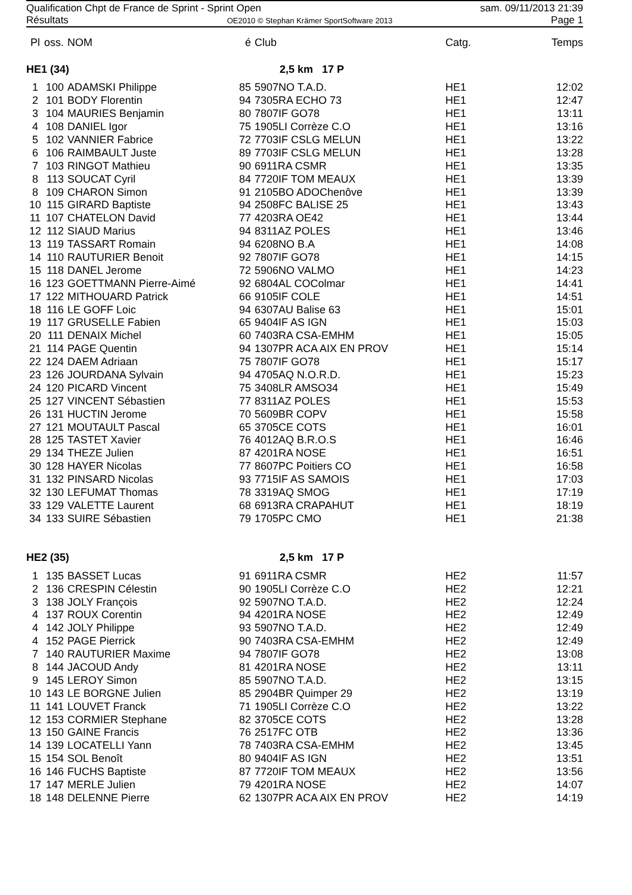Qualification Chpt de France de Sprint - Sprint Open sam. 09/11/2013 21:39
Résultats OE2010 © Stephan Krämer SportSoftware 2013 Page 1
| Pl | oss. | NOM | é | Club | Catg. | Temps |
| --- | --- | --- | --- | --- | --- | --- |
| HE1 (34) | | | 2,5 km 17 P | | | |
| 1 | 100 | ADAMSKI Philippe | 85 | 5907NO T.A.D. | HE1 | 12:02 |
| 2 | 101 | BODY Florentin | 94 | 7305RA ECHO 73 | HE1 | 12:47 |
| 3 | 104 | MAURIES Benjamin | 80 | 7807IF GO78 | HE1 | 13:11 |
| 4 | 108 | DANIEL Igor | 75 | 1905LI Corrèze C.O | HE1 | 13:16 |
| 5 | 102 | VANNIER Fabrice | 72 | 7703IF CSLG MELUN | HE1 | 13:22 |
| 6 | 106 | RAIMBAULT Juste | 89 | 7703IF CSLG MELUN | HE1 | 13:28 |
| 7 | 103 | RINGOT Mathieu | 90 | 6911RA CSMR | HE1 | 13:35 |
| 8 | 113 | SOUCAT Cyril | 84 | 7720IF TOM MEAUX | HE1 | 13:39 |
| 8 | 109 | CHARON Simon | 91 | 2105BO ADOChenôve | HE1 | 13:39 |
| 10 | 115 | GIRARD Baptiste | 94 | 2508FC BALISE 25 | HE1 | 13:43 |
| 11 | 107 | CHATELON David | 77 | 4203RA OE42 | HE1 | 13:44 |
| 12 | 112 | SIAUD Marius | 94 | 8311AZ POLES | HE1 | 13:46 |
| 13 | 119 | TASSART Romain | 94 | 6208NO B.A | HE1 | 14:08 |
| 14 | 110 | RAUTURIER Benoit | 92 | 7807IF GO78 | HE1 | 14:15 |
| 15 | 118 | DANEL Jerome | 72 | 5906NO VALMO | HE1 | 14:23 |
| 16 | 123 | GOETTMANN Pierre-Aimé | 92 | 6804AL COColmar | HE1 | 14:41 |
| 17 | 122 | MITHOUARD Patrick | 66 | 9105IF COLE | HE1 | 14:51 |
| 18 | 116 | LE GOFF Loic | 94 | 6307AU Balise 63 | HE1 | 15:01 |
| 19 | 117 | GRUSELLE Fabien | 65 | 9404IF AS IGN | HE1 | 15:03 |
| 20 | 111 | DENAIX Michel | 60 | 7403RA CSA-EMHM | HE1 | 15:05 |
| 21 | 114 | PAGE Quentin | 94 | 1307PR ACA AIX EN PROV | HE1 | 15:14 |
| 22 | 124 | DAEM Adriaan | 75 | 7807IF GO78 | HE1 | 15:17 |
| 23 | 126 | JOURDANA Sylvain | 94 | 4705AQ N.O.R.D. | HE1 | 15:23 |
| 24 | 120 | PICARD Vincent | 75 | 3408LR AMSO34 | HE1 | 15:49 |
| 25 | 127 | VINCENT Sébastien | 77 | 8311AZ POLES | HE1 | 15:53 |
| 26 | 131 | HUCTIN Jerome | 70 | 5609BR COPV | HE1 | 15:58 |
| 27 | 121 | MOUTAULT Pascal | 65 | 3705CE COTS | HE1 | 16:01 |
| 28 | 125 | TASTET Xavier | 76 | 4012AQ B.R.O.S | HE1 | 16:46 |
| 29 | 134 | THEZE Julien | 87 | 4201RA NOSE | HE1 | 16:51 |
| 30 | 128 | HAYER Nicolas | 77 | 8607PC Poitiers CO | HE1 | 16:58 |
| 31 | 132 | PINSARD Nicolas | 93 | 7715IF AS SAMOIS | HE1 | 17:03 |
| 32 | 130 | LEFUMAT Thomas | 78 | 3319AQ SMOG | HE1 | 17:19 |
| 33 | 129 | VALETTE Laurent | 68 | 6913RA CRAPAHUT | HE1 | 18:19 |
| 34 | 133 | SUIRE Sébastien | 79 | 1705PC CMO | HE1 | 21:38 |
| HE2 (35) | | | 2,5 km 17 P | | | |
| 1 | 135 | BASSET Lucas | 91 | 6911RA CSMR | HE2 | 11:57 |
| 2 | 136 | CRESPIN Célestin | 90 | 1905LI Corrèze C.O | HE2 | 12:21 |
| 3 | 138 | JOLY François | 92 | 5907NO T.A.D. | HE2 | 12:24 |
| 4 | 137 | ROUX Corentin | 94 | 4201RA NOSE | HE2 | 12:49 |
| 4 | 142 | JOLY Philippe | 93 | 5907NO T.A.D. | HE2 | 12:49 |
| 4 | 152 | PAGE Pierrick | 90 | 7403RA CSA-EMHM | HE2 | 12:49 |
| 7 | 140 | RAUTURIER Maxime | 94 | 7807IF GO78 | HE2 | 13:08 |
| 8 | 144 | JACOUD Andy | 81 | 4201RA NOSE | HE2 | 13:11 |
| 9 | 145 | LEROY Simon | 85 | 5907NO T.A.D. | HE2 | 13:15 |
| 10 | 143 | LE BORGNE Julien | 85 | 2904BR Quimper 29 | HE2 | 13:19 |
| 11 | 141 | LOUVET Franck | 71 | 1905LI Corrèze C.O | HE2 | 13:22 |
| 12 | 153 | CORMIER Stephane | 82 | 3705CE COTS | HE2 | 13:28 |
| 13 | 150 | GAINE Francis | 76 | 2517FC OTB | HE2 | 13:36 |
| 14 | 139 | LOCATELLI Yann | 78 | 7403RA CSA-EMHM | HE2 | 13:45 |
| 15 | 154 | SOL Benoît | 80 | 9404IF AS IGN | HE2 | 13:51 |
| 16 | 146 | FUCHS Baptiste | 87 | 7720IF TOM MEAUX | HE2 | 13:56 |
| 17 | 147 | MERLE Julien | 79 | 4201RA NOSE | HE2 | 14:07 |
| 18 | 148 | DELENNE Pierre | 62 | 1307PR ACA AIX EN PROV | HE2 | 14:19 |